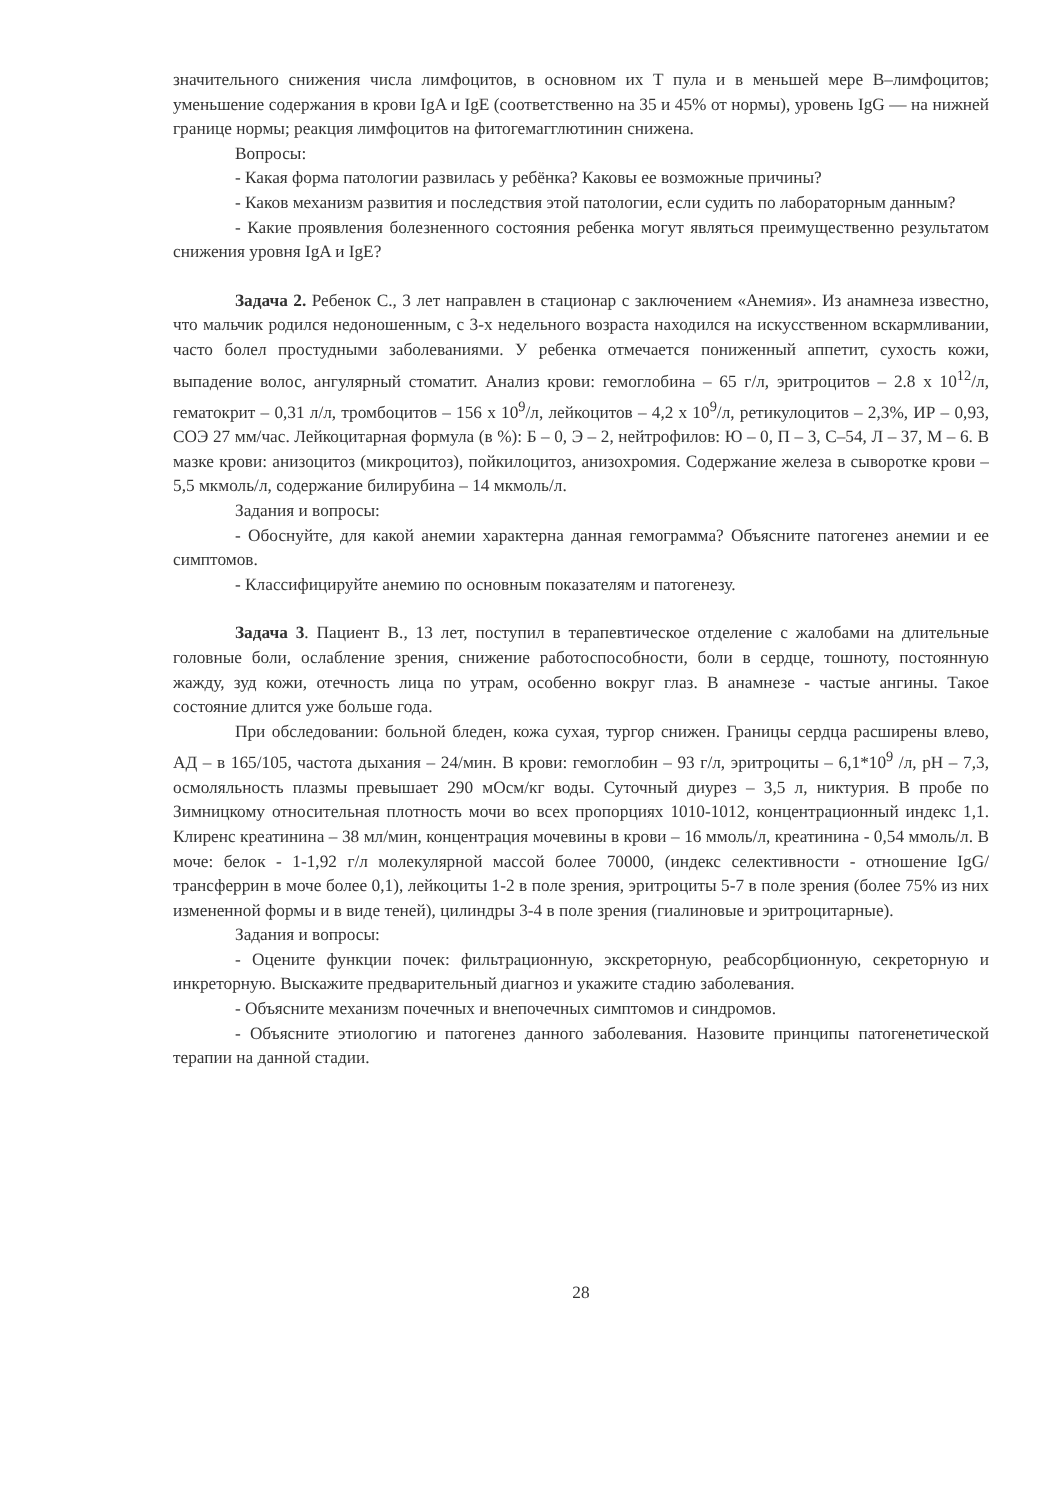значительного снижения числа лимфоцитов, в основном их Т пула и в меньшей мере В–лимфоцитов; уменьшение содержания в крови IgA и IgE (соответственно на 35 и 45% от нормы), уровень IgG — на нижней границе нормы; реакция лимфоцитов на фитогемагглютинин снижена.
Вопросы:
- Какая форма патологии развилась у ребёнка? Каковы ее возможные причины?
- Каков механизм развития и последствия этой патологии, если судить по лабораторным данным?
- Какие проявления болезненного состояния ребенка могут являться преимущественно результатом снижения уровня IgA и IgE?
Задача 2. Ребенок С., 3 лет направлен в стационар с заключением «Анемия». Из анамнеза известно, что мальчик родился недоношенным, с 3-х недельного возраста находился на искусственном вскармливании, часто болел простудными заболеваниями. У ребенка отмечается пониженный аппетит, сухость кожи, выпадение волос, ангулярный стоматит. Анализ крови: гемоглобина – 65 г/л, эритроцитов – 2.8 х 10<sup>12</sup>/л, гематокрит – 0,31 л/л, тромбоцитов – 156 х 10<sup>9</sup>/л, лейкоцитов – 4,2 х 10<sup>9</sup>/л, ретикулоцитов – 2,3%, ИР – 0,93, СОЭ 27 мм/час. Лейкоцитарная формула (в %): Б – 0, Э – 2, нейтрофилов: Ю – 0, П – 3, С–54, Л – 37, М – 6. В мазке крови: анизоцитоз (микроцитоз), пойкилоцитоз, анизохромия. Содержание железа в сыворотке крови – 5,5 мкмоль/л, содержание билирубина – 14 мкмоль/л.
Задания и вопросы:
- Обоснуйте, для какой анемии характерна данная гемограмма? Объясните патогенез анемии и ее симптомов.
- Классифицируйте анемию по основным показателям и патогенезу.
Задача 3. Пациент В., 13 лет, поступил в терапевтическое отделение с жалобами на длительные головные боли, ослабление зрения, снижение работоспособности, боли в сердце, тошноту, постоянную жажду, зуд кожи, отечность лица по утрам, особенно вокруг глаз. В анамнезе - частые ангины. Такое состояние длится уже больше года.
При обследовании: больной бледен, кожа сухая, тургор снижен. Границы сердца расширены влево, АД – в 165/105, частота дыхания – 24/мин. В крови: гемоглобин – 93 г/л, эритроциты – 6,1*10<sup>9</sup> /л, pH – 7,3, осмоляльность плазмы превышает 290 мОсм/кг воды. Суточный диурез – 3,5 л, никтурия. В пробе по Зимницкому относительная плотность мочи во всех пропорциях 1010-1012, концентрационный индекс 1,1. Клиренс креатинина – 38 мл/мин, концентрация мочевины в крови – 16 ммоль/л, креатинина - 0,54 ммоль/л. В моче: белок - 1-1,92 г/л молекулярной массой более 70000, (индекс селективности - отношение IgG/трансферрин в моче более 0,1), лейкоциты 1-2 в поле зрения, эритроциты 5-7 в поле зрения (более 75% из них измененной формы и в виде теней), цилиндры 3-4 в поле зрения (гиалиновые и эритроцитарные).
Задания и вопросы:
- Оцените функции почек: фильтрационную, экскреторную, реабсорбционную, секреторную и инкреторную. Выскажите предварительный диагноз и укажите стадию заболевания.
- Объясните механизм почечных и внепочечных симптомов и синдромов.
- Объясните этиологию и патогенез данного заболевания. Назовите принципы патогенетической терапии на данной стадии.
28